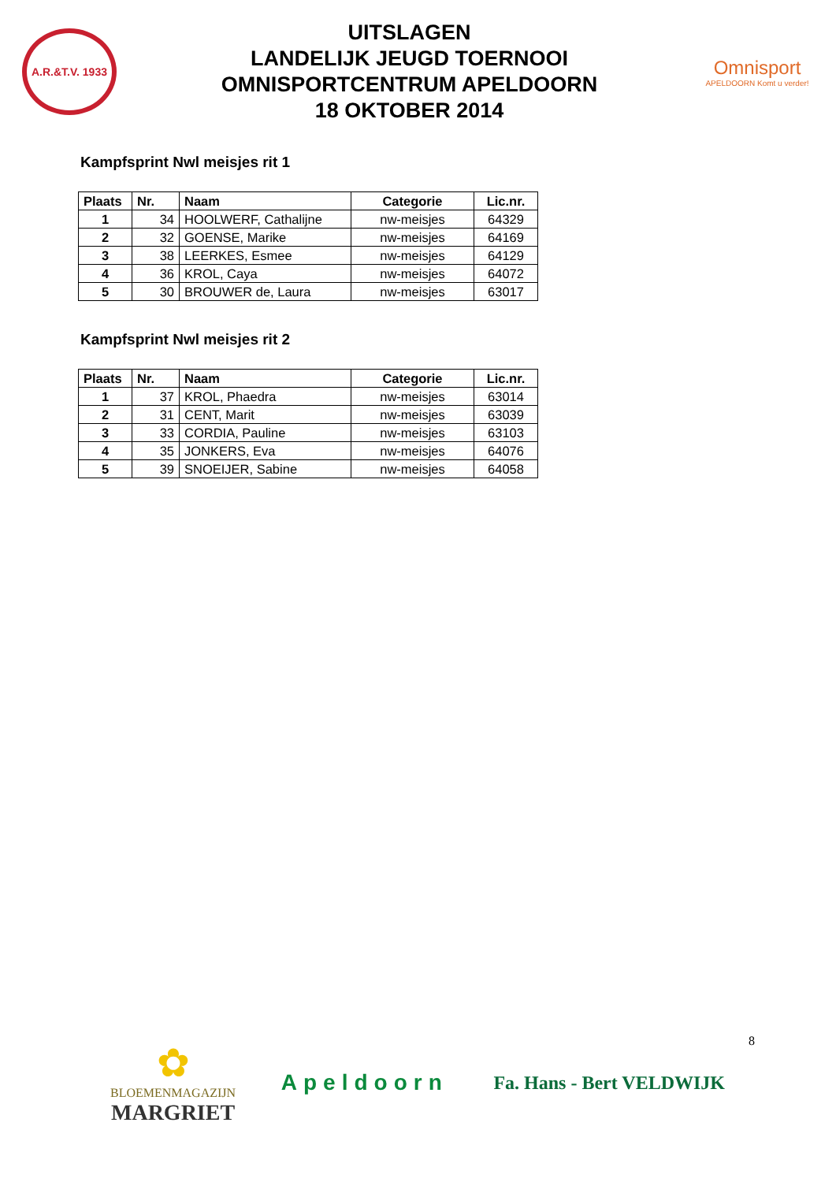A.R.&T.V. 1933
UITSLAGEN
LANDELIJK JEUGD TOERNOOI
OMNISPORTCENTRUM APELDOORN
18 OKTOBER 2014
Omnisport
APELDOORN Komt u verder!
Kampfsprint Nwl meisjes rit 1
| Plaats | Nr. | Naam | Categorie | Lic.nr. |
| --- | --- | --- | --- | --- |
| 1 | 34 | HOOLWERF, Cathalijne | nw-meisjes | 64329 |
| 2 | 32 | GOENSE, Marike | nw-meisjes | 64169 |
| 3 | 38 | LEERKES, Esmee | nw-meisjes | 64129 |
| 4 | 36 | KROL, Caya | nw-meisjes | 64072 |
| 5 | 30 | BROUWER de, Laura | nw-meisjes | 63017 |
Kampfsprint Nwl meisjes rit 2
| Plaats | Nr. | Naam | Categorie | Lic.nr. |
| --- | --- | --- | --- | --- |
| 1 | 37 | KROL, Phaedra | nw-meisjes | 63014 |
| 2 | 31 | CENT, Marit | nw-meisjes | 63039 |
| 3 | 33 | CORDIA, Pauline | nw-meisjes | 63103 |
| 4 | 35 | JONKERS, Eva | nw-meisjes | 64076 |
| 5 | 39 | SNOEIJER, Sabine | nw-meisjes | 64058 |
8
✿
BLOEMENMAGAZIJN
MARGRIET
Apeldoorn
Fa. Hans - Bert VELDWIJK